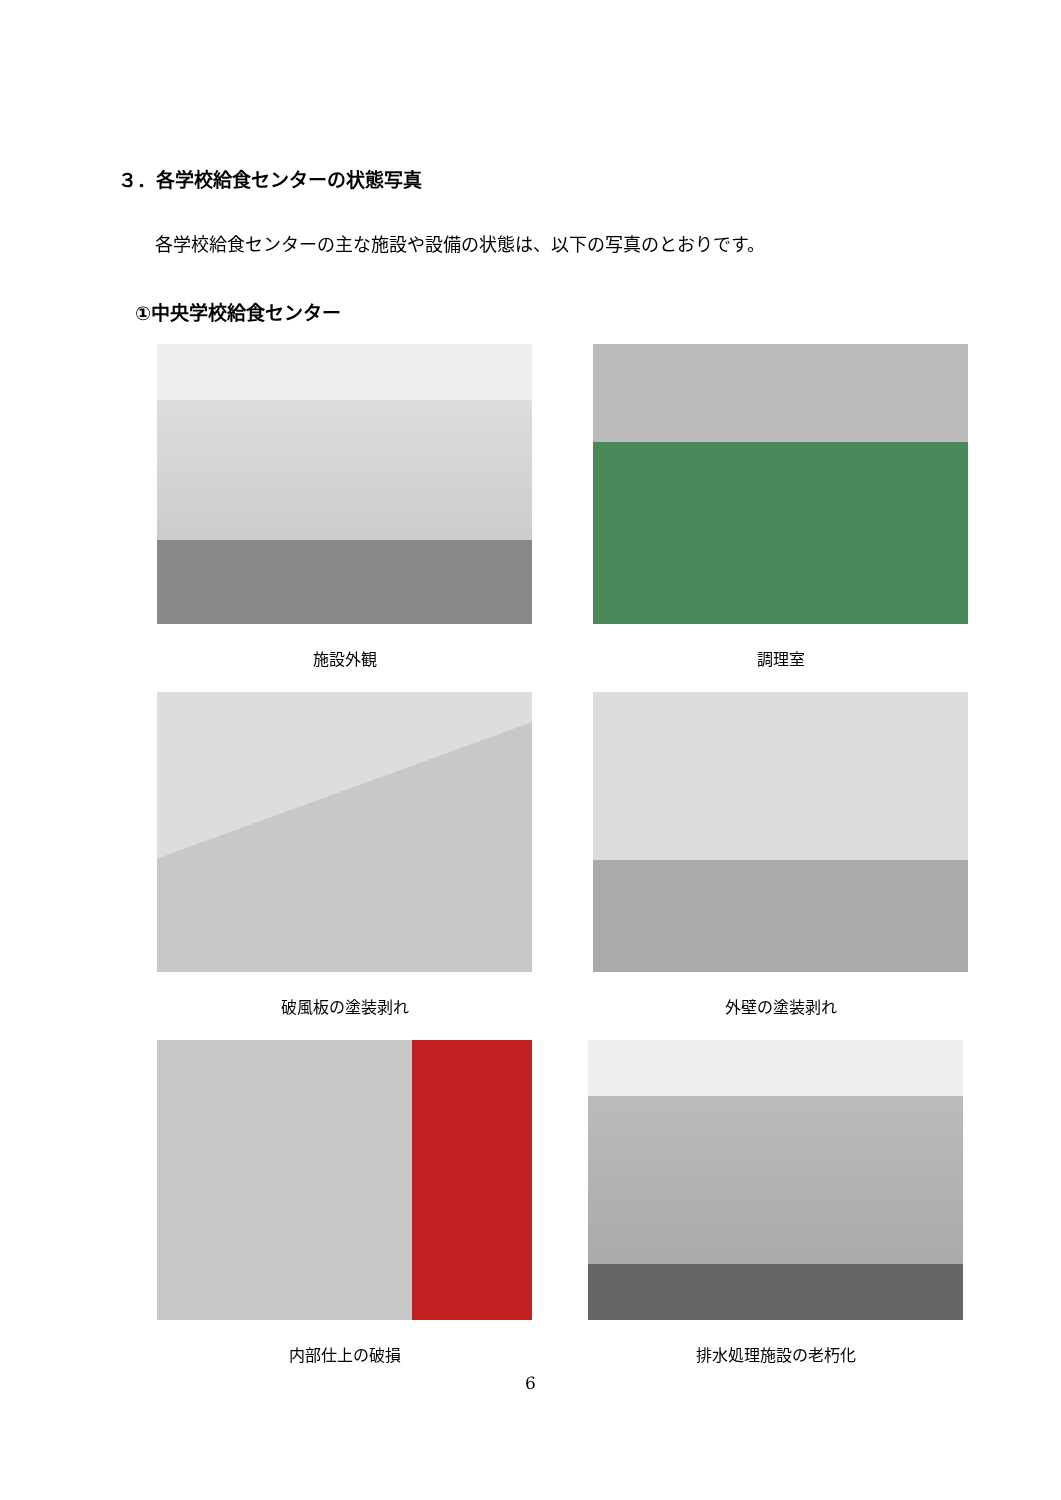３．各学校給食センターの状態写真
各学校給食センターの主な施設や設備の状態は、以下の写真のとおりです。
①中央学校給食センター
施設外観 調理室
破風板の塗装剥れ 外壁の塗装剥れ
内部仕上の破損 排水処理施設の老朽化
6